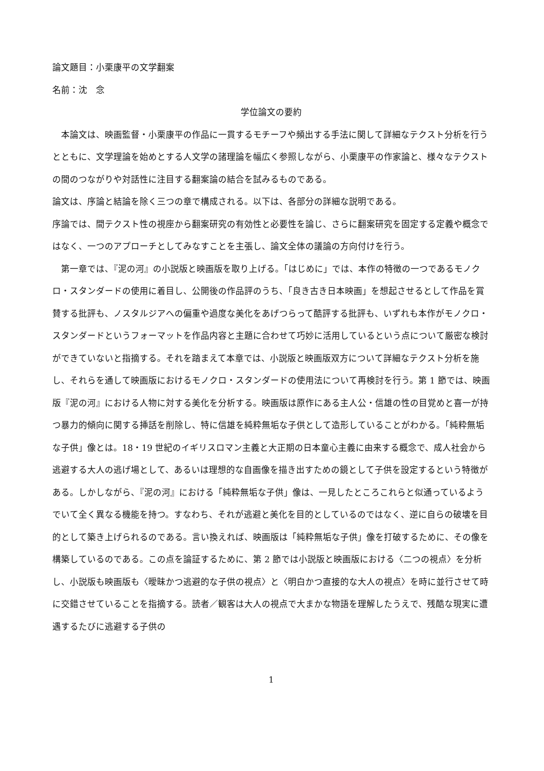論文題目：小栗康平の文学翻案
名前：沈　念
学位論文の要約
　本論文は、映画監督・小栗康平の作品に一貫するモチーフや頻出する手法に関して詳細なテクスト分析を行うとともに、文学理論を始めとする人文学の諸理論を幅広く参照しながら、小栗康平の作家論と、様々なテクストの間のつながりや対話性に注目する翻案論の結合を試みるものである。
論文は、序論と結論を除く三つの章で構成される。以下は、各部分の詳細な説明である。
序論では、間テクスト性の視座から翻案研究の有効性と必要性を論じ、さらに翻案研究を固定する定義や概念ではなく、一つのアプローチとしてみなすことを主張し、論文全体の議論の方向付けを行う。
　第一章では、『泥の河』の小説版と映画版を取り上げる。「はじめに」では、本作の特徴の一つであるモノクロ・スタンダードの使用に着目し、公開後の作品評のうち、「良き古き日本映画」を想起させるとして作品を賞賛する批評も、ノスタルジアへの偏重や過度な美化をあげつらって酷評する批評も、いずれも本作がモノクロ・スタンダードというフォーマットを作品内容と主題に合わせて巧妙に活用しているという点について厳密な検討ができていないと指摘する。それを踏まえて本章では、小説版と映画版双方について詳細なテクスト分析を施し、それらを通して映画版におけるモノクロ・スタンダードの使用法について再検討を行う。第 1 節では、映画版『泥の河』における人物に対する美化を分析する。映画版は原作にある主人公・信雄の性の目覚めと喜一が持つ暴力的傾向に関する挿話を削除し、特に信雄を純粋無垢な子供として造形していることがわかる。「純粋無垢な子供」像とは。18・19 世紀のイギリスロマン主義と大正期の日本童心主義に由来する概念で、成人社会から逃避する大人の逃げ場として、あるいは理想的な自画像を描き出すための鏡として子供を設定するという特徴がある。しかしながら、『泥の河』における「純粋無垢な子供」像は、一見したところこれらと似通っているようでいて全く異なる機能を持つ。すなわち、それが逃避と美化を目的としているのではなく、逆に自らの破壊を目的として築き上げられるのである。言い換えれば、映画版は「純粋無垢な子供」像を打破するために、その像を構築しているのである。この点を論証するために、第 2 節では小説版と映画版における〈二つの視点〉を分析し、小説版も映画版も〈曖昧かつ逃避的な子供の視点〉と〈明白かつ直接的な大人の視点〉を時に並行させて時に交錯させていることを指摘する。読者／観客は大人の視点で大まかな物語を理解したうえで、残酷な現実に遭遇するたびに逃避する子供の
1